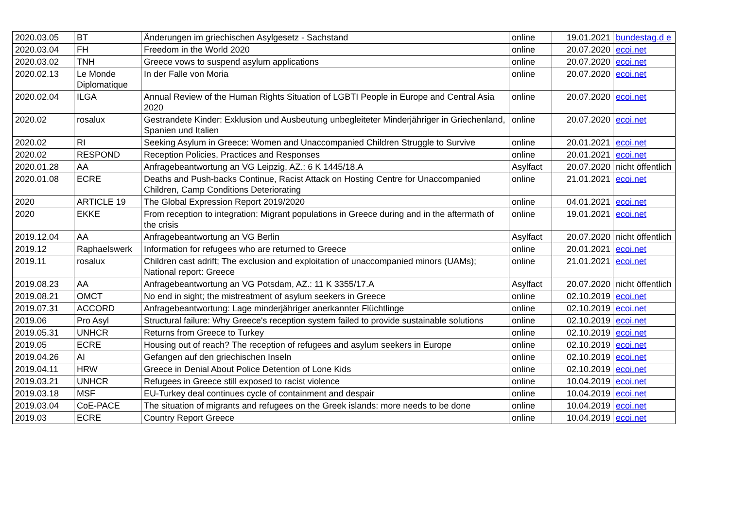| 2020.03.05 | BT | Änderungen im griechischen Asylgesetz - Sachstand | online | 19.01.2021 | bundestag.d e |
| 2020.03.04 | FH | Freedom in the World 2020 | online | 20.07.2020 | ecoi.net |
| 2020.03.02 | TNH | Greece vows to suspend asylum applications | online | 20.07.2020 | ecoi.net |
| 2020.02.13 | Le Monde Diplomatique | In der Falle von Moria | online | 20.07.2020 | ecoi.net |
| 2020.02.04 | ILGA | Annual Review of the Human Rights Situation of LGBTI People in Europe and Central Asia 2020 | online | 20.07.2020 | ecoi.net |
| 2020.02 | rosalux | Gestrandete Kinder: Exklusion und Ausbeutung unbegleiteter Minderjähriger in Griechenland, Spanien und Italien | online | 20.07.2020 | ecoi.net |
| 2020.02 | RI | Seeking Asylum in Greece: Women and Unaccompanied Children Struggle to Survive | online | 20.01.2021 | ecoi.net |
| 2020.02 | RESPOND | Reception Policies, Practices and Responses | online | 20.01.2021 | ecoi.net |
| 2020.01.28 | AA | Anfragebeantwortung an VG Leipzig, AZ.: 6 K 1445/18.A | Asylfact | 20.07.2020 | nicht öffentlich |
| 2020.01.08 | ECRE | Deaths and Push-backs Continue, Racist Attack on Hosting Centre for Unaccompanied Children, Camp Conditions Deteriorating | online | 21.01.2021 | ecoi.net |
| 2020 | ARTICLE 19 | The Global Expression Report 2019/2020 | online | 04.01.2021 | ecoi.net |
| 2020 | EKKE | From reception to integration: Migrant populations in Greece during and in the aftermath of the crisis | online | 19.01.2021 | ecoi.net |
| 2019.12.04 | AA | Anfragebeantwortung an VG Berlin | Asylfact | 20.07.2020 | nicht öffentlich |
| 2019.12 | Raphaelswerk | Information for refugees who are returned to Greece | online | 20.01.2021 | ecoi.net |
| 2019.11 | rosalux | Children cast adrift; The exclusion and exploitation of unaccompanied minors (UAMs); National report: Greece | online | 21.01.2021 | ecoi.net |
| 2019.08.23 | AA | Anfragebeantwortung an VG Potsdam, AZ.: 11 K 3355/17.A | Asylfact | 20.07.2020 | nicht öffentlich |
| 2019.08.21 | OMCT | No end in sight; the mistreatment of asylum seekers in Greece | online | 02.10.2019 | ecoi.net |
| 2019.07.31 | ACCORD | Anfragebeantwortung: Lage minderjähriger anerkannter Flüchtlinge | online | 02.10.2019 | ecoi.net |
| 2019.06 | Pro Asyl | Structural failure: Why Greece's reception system failed to provide sustainable solutions | online | 02.10.2019 | ecoi.net |
| 2019.05.31 | UNHCR | Returns from Greece to Turkey | online | 02.10.2019 | ecoi.net |
| 2019.05 | ECRE | Housing out of reach? The reception of refugees and asylum seekers in Europe | online | 02.10.2019 | ecoi.net |
| 2019.04.26 | AI | Gefangen auf den griechischen Inseln | online | 02.10.2019 | ecoi.net |
| 2019.04.11 | HRW | Greece in Denial About Police Detention of Lone Kids | online | 02.10.2019 | ecoi.net |
| 2019.03.21 | UNHCR | Refugees in Greece still exposed to racist violence | online | 10.04.2019 | ecoi.net |
| 2019.03.18 | MSF | EU-Turkey deal continues cycle of containment and despair | online | 10.04.2019 | ecoi.net |
| 2019.03.04 | CoE-PACE | The situation of migrants and refugees on the Greek islands: more needs to be done | online | 10.04.2019 | ecoi.net |
| 2019.03 | ECRE | Country Report Greece | online | 10.04.2019 | ecoi.net |